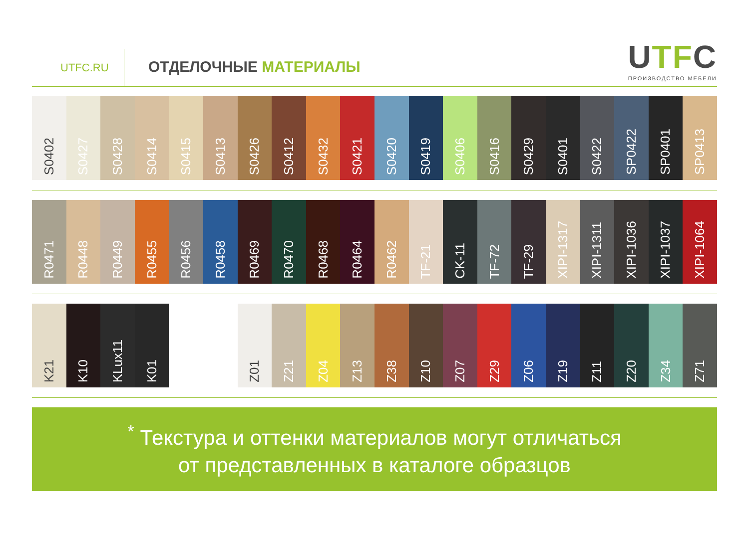UTFC.RU
ОТДЕЛОЧНЫЕ МАТЕРИАЛЫ
UTFC
ПРОИЗВОДСТВО МЕБЕЛИ
S0402
S0427
S0428
S0414
S0415
S0413
S0426
S0412
S0432
S0421
S0420
S0419
S0406
S0416
S0429
S0401
S0422
SP0422
SP0401
SP0413
R0471
R0448
R0449
R0455
R0456
R0458
R0469
R0470
R0468
R0464
R0462
TF-21
CK-11
TF-72
TF-29
XIPI-1317
XIPI-1311
XIPI-1036
XIPI-1037
XIPI-1064
K21
K10
KLux11
K01
Z01
Z21
Z04
Z13
Z38
Z10
Z07
Z29
Z06
Z19
Z11
Z20
Z34
Z71
<sup>*</sup> Текстура и оттенки материалов могут отличаться
от представленных в каталоге образцов